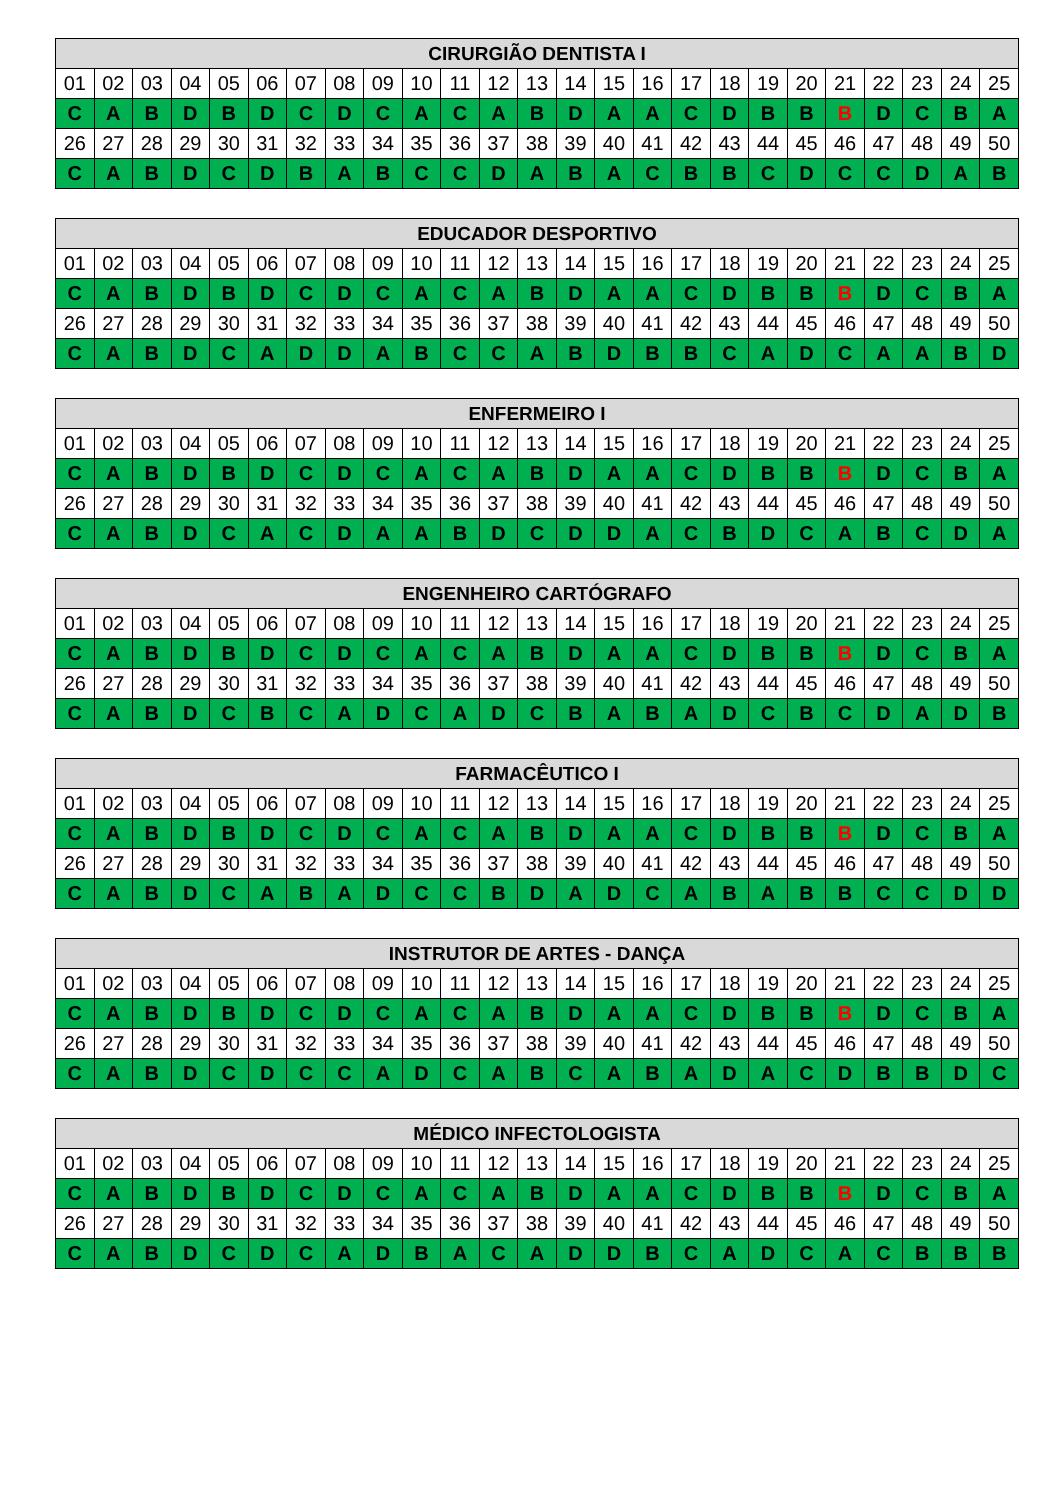| CIRURGIÃO DENTISTA I | | | | | | | | | | | | | | | | | | | | | | | | |
| --- | --- | --- | --- | --- | --- | --- | --- | --- | --- | --- | --- | --- | --- | --- | --- | --- | --- | --- | --- | --- | --- | --- | --- | --- |
| 01 | 02 | 03 | 04 | 05 | 06 | 07 | 08 | 09 | 10 | 11 | 12 | 13 | 14 | 15 | 16 | 17 | 18 | 19 | 20 | 21 | 22 | 23 | 24 | 25 |
| C | A | B | D | B | D | C | D | C | A | C | A | B | D | A | A | C | D | B | B | B | D | C | B | A |
| 26 | 27 | 28 | 29 | 30 | 31 | 32 | 33 | 34 | 35 | 36 | 37 | 38 | 39 | 40 | 41 | 42 | 43 | 44 | 45 | 46 | 47 | 48 | 49 | 50 |
| C | A | B | D | C | D | B | A | B | C | C | D | A | B | A | C | B | B | C | D | C | C | D | A | B |
| EDUCADOR DESPORTIVO | | | | | | | | | | | | | | | | | | | | | | | | |
| --- | --- | --- | --- | --- | --- | --- | --- | --- | --- | --- | --- | --- | --- | --- | --- | --- | --- | --- | --- | --- | --- | --- | --- | --- |
| 01 | 02 | 03 | 04 | 05 | 06 | 07 | 08 | 09 | 10 | 11 | 12 | 13 | 14 | 15 | 16 | 17 | 18 | 19 | 20 | 21 | 22 | 23 | 24 | 25 |
| C | A | B | D | B | D | C | D | C | A | C | A | B | D | A | A | C | D | B | B | B | D | C | B | A |
| 26 | 27 | 28 | 29 | 30 | 31 | 32 | 33 | 34 | 35 | 36 | 37 | 38 | 39 | 40 | 41 | 42 | 43 | 44 | 45 | 46 | 47 | 48 | 49 | 50 |
| C | A | B | D | C | A | D | D | A | B | C | C | A | B | D | B | B | C | A | D | C | A | A | B | D |
| ENFERMEIRO I | | | | | | | | | | | | | | | | | | | | | | | | |
| --- | --- | --- | --- | --- | --- | --- | --- | --- | --- | --- | --- | --- | --- | --- | --- | --- | --- | --- | --- | --- | --- | --- | --- | --- |
| 01 | 02 | 03 | 04 | 05 | 06 | 07 | 08 | 09 | 10 | 11 | 12 | 13 | 14 | 15 | 16 | 17 | 18 | 19 | 20 | 21 | 22 | 23 | 24 | 25 |
| C | A | B | D | B | D | C | D | C | A | C | A | B | D | A | A | C | D | B | B | B | D | C | B | A |
| 26 | 27 | 28 | 29 | 30 | 31 | 32 | 33 | 34 | 35 | 36 | 37 | 38 | 39 | 40 | 41 | 42 | 43 | 44 | 45 | 46 | 47 | 48 | 49 | 50 |
| C | A | B | D | C | A | C | D | A | A | B | D | C | D | D | A | C | B | D | C | A | B | C | D | A |
| ENGENHEIRO CARTÓGRAFO | | | | | | | | | | | | | | | | | | | | | | | | |
| --- | --- | --- | --- | --- | --- | --- | --- | --- | --- | --- | --- | --- | --- | --- | --- | --- | --- | --- | --- | --- | --- | --- | --- | --- |
| 01 | 02 | 03 | 04 | 05 | 06 | 07 | 08 | 09 | 10 | 11 | 12 | 13 | 14 | 15 | 16 | 17 | 18 | 19 | 20 | 21 | 22 | 23 | 24 | 25 |
| C | A | B | D | B | D | C | D | C | A | C | A | B | D | A | A | C | D | B | B | B | D | C | B | A |
| 26 | 27 | 28 | 29 | 30 | 31 | 32 | 33 | 34 | 35 | 36 | 37 | 38 | 39 | 40 | 41 | 42 | 43 | 44 | 45 | 46 | 47 | 48 | 49 | 50 |
| C | A | B | D | C | B | C | A | D | C | A | D | C | B | A | B | A | D | C | B | C | D | A | D | B |
| FARMACÊUTICO I | | | | | | | | | | | | | | | | | | | | | | | | |
| --- | --- | --- | --- | --- | --- | --- | --- | --- | --- | --- | --- | --- | --- | --- | --- | --- | --- | --- | --- | --- | --- | --- | --- | --- |
| 01 | 02 | 03 | 04 | 05 | 06 | 07 | 08 | 09 | 10 | 11 | 12 | 13 | 14 | 15 | 16 | 17 | 18 | 19 | 20 | 21 | 22 | 23 | 24 | 25 |
| C | A | B | D | B | D | C | D | C | A | C | A | B | D | A | A | C | D | B | B | B | D | C | B | A |
| 26 | 27 | 28 | 29 | 30 | 31 | 32 | 33 | 34 | 35 | 36 | 37 | 38 | 39 | 40 | 41 | 42 | 43 | 44 | 45 | 46 | 47 | 48 | 49 | 50 |
| C | A | B | D | C | A | B | A | D | C | C | B | D | A | D | C | A | B | A | B | B | C | C | D | D |
| INSTRUTOR DE ARTES - DANÇA | | | | | | | | | | | | | | | | | | | | | | | | |
| --- | --- | --- | --- | --- | --- | --- | --- | --- | --- | --- | --- | --- | --- | --- | --- | --- | --- | --- | --- | --- | --- | --- | --- | --- |
| 01 | 02 | 03 | 04 | 05 | 06 | 07 | 08 | 09 | 10 | 11 | 12 | 13 | 14 | 15 | 16 | 17 | 18 | 19 | 20 | 21 | 22 | 23 | 24 | 25 |
| C | A | B | D | B | D | C | D | C | A | C | A | B | D | A | A | C | D | B | B | B | D | C | B | A |
| 26 | 27 | 28 | 29 | 30 | 31 | 32 | 33 | 34 | 35 | 36 | 37 | 38 | 39 | 40 | 41 | 42 | 43 | 44 | 45 | 46 | 47 | 48 | 49 | 50 |
| C | A | B | D | C | D | C | C | A | D | C | A | B | C | A | B | A | D | A | C | D | B | B | D | C |
| MÉDICO INFECTOLOGISTA | | | | | | | | | | | | | | | | | | | | | | | | |
| --- | --- | --- | --- | --- | --- | --- | --- | --- | --- | --- | --- | --- | --- | --- | --- | --- | --- | --- | --- | --- | --- | --- | --- | --- |
| 01 | 02 | 03 | 04 | 05 | 06 | 07 | 08 | 09 | 10 | 11 | 12 | 13 | 14 | 15 | 16 | 17 | 18 | 19 | 20 | 21 | 22 | 23 | 24 | 25 |
| C | A | B | D | B | D | C | D | C | A | C | A | B | D | A | A | C | D | B | B | B | D | C | B | A |
| 26 | 27 | 28 | 29 | 30 | 31 | 32 | 33 | 34 | 35 | 36 | 37 | 38 | 39 | 40 | 41 | 42 | 43 | 44 | 45 | 46 | 47 | 48 | 49 | 50 |
| C | A | B | D | C | D | C | A | D | B | A | C | A | D | D | B | C | A | D | C | A | C | B | B | B |